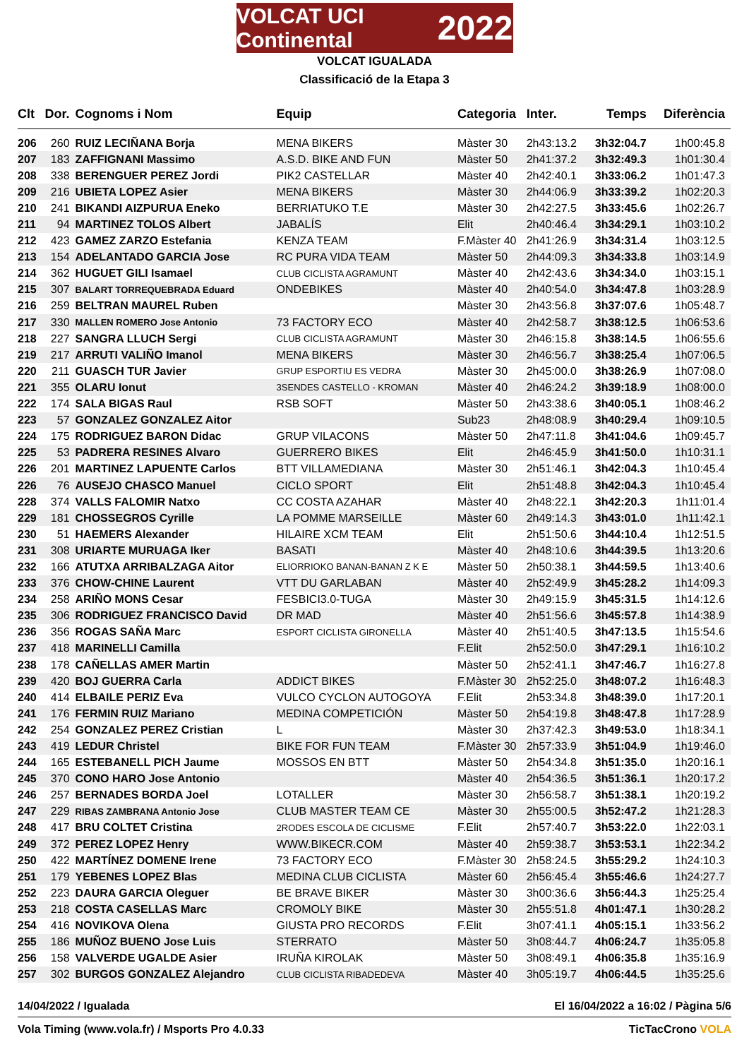VOLCAT UCI Continental 2022
VOLCAT IGUALADA
Classificació de la Etapa 3
| Clt | Dor. | Cognoms i Nom | Equip | Categoria | Inter. | Temps | Diferència |
| --- | --- | --- | --- | --- | --- | --- | --- |
| 206 | 260 | RUIZ LECIÑANA Borja | MENA BIKERS | Màster 30 | 2h43:13.2 | 3h32:04.7 | 1h00:45.8 |
| 207 | 183 | ZAFFIGNANI Massimo | A.S.D. BIKE AND FUN | Màster 50 | 2h41:37.2 | 3h32:49.3 | 1h01:30.4 |
| 208 | 338 | BERENGUER PEREZ Jordi | PIK2 CASTELLAR | Màster 40 | 2h42:40.1 | 3h33:06.2 | 1h01:47.3 |
| 209 | 216 | UBIETA LOPEZ Asier | MENA BIKERS | Màster 30 | 2h44:06.9 | 3h33:39.2 | 1h02:20.3 |
| 210 | 241 | BIKANDI AIZPURUA Eneko | BERRIATUKO T.E | Màster 30 | 2h42:27.5 | 3h33:45.6 | 1h02:26.7 |
| 211 | 94 | MARTINEZ TOLOS Albert | JABALÍS | Elit | 2h40:46.4 | 3h34:29.1 | 1h03:10.2 |
| 212 | 423 | GAMEZ ZARZO Estefania | KENZA TEAM | F.Màster 40 | 2h41:26.9 | 3h34:31.4 | 1h03:12.5 |
| 213 | 154 | ADELANTADO GARCIA Jose | RC PURA VIDA TEAM | Màster 50 | 2h44:09.3 | 3h34:33.8 | 1h03:14.9 |
| 214 | 362 | HUGUET GILI Isamael | CLUB CICLISTA AGRAMUNT | Màster 40 | 2h42:43.6 | 3h34:34.0 | 1h03:15.1 |
| 215 | 307 | BALART TORREQUEBRADA Eduard | ONDEBIKES | Màster 40 | 2h40:54.0 | 3h34:47.8 | 1h03:28.9 |
| 216 | 259 | BELTRAN MAUREL Ruben | | Màster 30 | 2h43:56.8 | 3h37:07.6 | 1h05:48.7 |
| 217 | 330 | MALLEN ROMERO Jose Antonio | 73 FACTORY ECO | Màster 40 | 2h42:58.7 | 3h38:12.5 | 1h06:53.6 |
| 218 | 227 | SANGRA LLUCH Sergi | CLUB CICLISTA AGRAMUNT | Màster 30 | 2h46:15.8 | 3h38:14.5 | 1h06:55.6 |
| 219 | 217 | ARRUTI VALIÑO Imanol | MENA BIKERS | Màster 30 | 2h46:56.7 | 3h38:25.4 | 1h07:06.5 |
| 220 | 211 | GUASCH TUR Javier | GRUP ESPORTIU ES VEDRA | Màster 30 | 2h45:00.0 | 3h38:26.9 | 1h07:08.0 |
| 221 | 355 | OLARU Ionut | 3SENDES CASTELLO - KROMAN | Màster 40 | 2h46:24.2 | 3h39:18.9 | 1h08:00.0 |
| 222 | 174 | SALA BIGAS Raul | RSB SOFT | Màster 50 | 2h43:38.6 | 3h40:05.1 | 1h08:46.2 |
| 223 | 57 | GONZALEZ GONZALEZ Aitor | | Sub23 | 2h48:08.9 | 3h40:29.4 | 1h09:10.5 |
| 224 | 175 | RODRIGUEZ BARON Didac | GRUP VILACONS | Màster 50 | 2h47:11.8 | 3h41:04.6 | 1h09:45.7 |
| 225 | 53 | PADRERA RESINES Alvaro | GUERRERO BIKES | Elit | 2h46:45.9 | 3h41:50.0 | 1h10:31.1 |
| 226 | 201 | MARTINEZ LAPUENTE Carlos | BTT VILLAMEDIANA | Màster 30 | 2h51:46.1 | 3h42:04.3 | 1h10:45.4 |
| 226 | 76 | AUSEJO CHASCO Manuel | CICLO SPORT | Elit | 2h51:48.8 | 3h42:04.3 | 1h10:45.4 |
| 228 | 374 | VALLS FALOMIR Natxo | CC COSTA AZAHAR | Màster 40 | 2h48:22.1 | 3h42:20.3 | 1h11:01.4 |
| 229 | 181 | CHOSSEGROS Cyrille | LA POMME MARSEILLE | Màster 60 | 2h49:14.3 | 3h43:01.0 | 1h11:42.1 |
| 230 | 51 | HAEMERS Alexander | HILAIRE XCM TEAM | Elit | 2h51:50.6 | 3h44:10.4 | 1h12:51.5 |
| 231 | 308 | URIARTE MURUAGA Iker | BASATI | Màster 40 | 2h48:10.6 | 3h44:39.5 | 1h13:20.6 |
| 232 | 166 | ATUTXA ARRIBALZAGA Aitor | ELIORRIOKO BANAN-BANAN Z K E | Màster 50 | 2h50:38.1 | 3h44:59.5 | 1h13:40.6 |
| 233 | 376 | CHOW-CHINE Laurent | VTT DU GARLABAN | Màster 40 | 2h52:49.9 | 3h45:28.2 | 1h14:09.3 |
| 234 | 258 | ARIÑO MONS Cesar | FESBICI3.0-TUGA | Màster 30 | 2h49:15.9 | 3h45:31.5 | 1h14:12.6 |
| 235 | 306 | RODRIGUEZ FRANCISCO David | DR MAD | Màster 40 | 2h51:56.6 | 3h45:57.8 | 1h14:38.9 |
| 236 | 356 | ROGAS SAÑA Marc | ESPORT CICLISTA GIRONELLA | Màster 40 | 2h51:40.5 | 3h47:13.5 | 1h15:54.6 |
| 237 | 418 | MARINELLI Camilla | | F.Elit | 2h52:50.0 | 3h47:29.1 | 1h16:10.2 |
| 238 | 178 | CAÑELLAS AMER Martin | | Màster 50 | 2h52:41.1 | 3h47:46.7 | 1h16:27.8 |
| 239 | 420 | BOJ GUERRA Carla | ADDICT BIKES | F.Màster 30 | 2h52:25.0 | 3h48:07.2 | 1h16:48.3 |
| 240 | 414 | ELBAILE PERIZ Eva | VULCO CYCLON AUTOGOYA | F.Elit | 2h53:34.8 | 3h48:39.0 | 1h17:20.1 |
| 241 | 176 | FERMIN RUIZ Mariano | MEDINA COMPETICIÓN | Màster 50 | 2h54:19.8 | 3h48:47.8 | 1h17:28.9 |
| 242 | 254 | GONZALEZ PEREZ Cristian | L | Màster 30 | 2h37:42.3 | 3h49:53.0 | 1h18:34.1 |
| 243 | 419 | LEDUR Christel | BIKE FOR FUN TEAM | F.Màster 30 | 2h57:33.9 | 3h51:04.9 | 1h19:46.0 |
| 244 | 165 | ESTEBANELL PICH Jaume | MOSSOS EN BTT | Màster 50 | 2h54:34.8 | 3h51:35.0 | 1h20:16.1 |
| 245 | 370 | CONO HARO Jose Antonio | | Màster 40 | 2h54:36.5 | 3h51:36.1 | 1h20:17.2 |
| 246 | 257 | BERNADES BORDA Joel | LOTALLER | Màster 30 | 2h56:58.7 | 3h51:38.1 | 1h20:19.2 |
| 247 | 229 | RIBAS ZAMBRANA Antonio Jose | CLUB MASTER TEAM CE | Màster 30 | 2h55:00.5 | 3h52:47.2 | 1h21:28.3 |
| 248 | 417 | BRU COLTET Cristina | 2RODES ESCOLA DE CICLISME | F.Elit | 2h57:40.7 | 3h53:22.0 | 1h22:03.1 |
| 249 | 372 | PEREZ LOPEZ Henry | WWW.BIKECR.COM | Màster 40 | 2h59:38.7 | 3h53:53.1 | 1h22:34.2 |
| 250 | 422 | MARTÍNEZ DOMENE Irene | 73 FACTORY ECO | F.Màster 30 | 2h58:24.5 | 3h55:29.2 | 1h24:10.3 |
| 251 | 179 | YEBENES LOPEZ Blas | MEDINA CLUB CICLISTA | Màster 60 | 2h56:45.4 | 3h55:46.6 | 1h24:27.7 |
| 252 | 223 | DAURA GARCIA Oleguer | BE BRAVE BIKER | Màster 30 | 3h00:36.6 | 3h56:44.3 | 1h25:25.4 |
| 253 | 218 | COSTA CASELLAS Marc | CROMOLY BIKE | Màster 30 | 2h55:51.8 | 4h01:47.1 | 1h30:28.2 |
| 254 | 416 | NOVIKOVA Olena | GIUSTA PRO RECORDS | F.Elit | 3h07:41.1 | 4h05:15.1 | 1h33:56.2 |
| 255 | 186 | MUÑOZ BUENO Jose Luis | STERRATO | Màster 50 | 3h08:44.7 | 4h06:24.7 | 1h35:05.8 |
| 256 | 158 | VALVERDE UGALDE Asier | IRUÑA KIROLAK | Màster 50 | 3h08:49.1 | 4h06:35.8 | 1h35:16.9 |
| 257 | 302 | BURGOS GONZALEZ Alejandro | CLUB CICLISTA RIBADEDEVA | Màster 40 | 3h05:19.7 | 4h06:44.5 | 1h35:25.6 |
14/04/2022 / Igualada El 16/04/2022 a 16:02 / Pàgina 5/6
Vola Timing (www.vola.fr) / Msports Pro 4.0.33 TicTacCrono VOLA